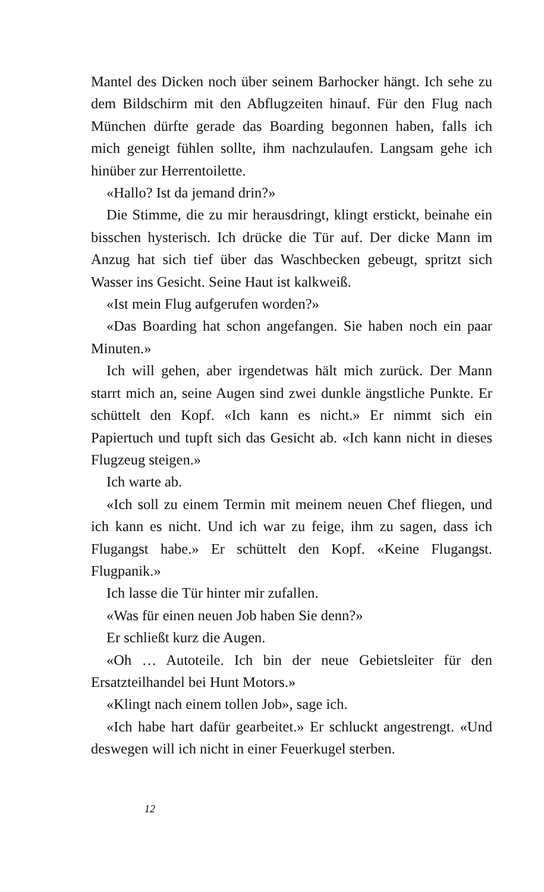Mantel des Dicken noch über seinem Barhocker hängt. Ich sehe zu dem Bildschirm mit den Abflugzeiten hinauf. Für den Flug nach München dürfte gerade das Boarding begonnen haben, falls ich mich geneigt fühlen sollte, ihm nachzulaufen. Langsam gehe ich hinüber zur Herrentoilette.
«Hallo? Ist da jemand drin?»
Die Stimme, die zu mir herausdringt, klingt erstickt, beinahe ein bisschen hysterisch. Ich drücke die Tür auf. Der dicke Mann im Anzug hat sich tief über das Waschbecken gebeugt, spritzt sich Wasser ins Gesicht. Seine Haut ist kalkweiß.
«Ist mein Flug aufgerufen worden?»
«Das Boarding hat schon angefangen. Sie haben noch ein paar Minuten.»
Ich will gehen, aber irgendetwas hält mich zurück. Der Mann starrt mich an, seine Augen sind zwei dunkle ängstliche Punkte. Er schüttelt den Kopf. «Ich kann es nicht.» Er nimmt sich ein Papiertuch und tupft sich das Gesicht ab. «Ich kann nicht in dieses Flugzeug steigen.»
Ich warte ab.
«Ich soll zu einem Termin mit meinem neuen Chef fliegen, und ich kann es nicht. Und ich war zu feige, ihm zu sagen, dass ich Flugangst habe.» Er schüttelt den Kopf. «Keine Flugangst. Flugpanik.»
Ich lasse die Tür hinter mir zufallen.
«Was für einen neuen Job haben Sie denn?»
Er schließt kurz die Augen.
«Oh … Autoteile. Ich bin der neue Gebietsleiter für den Ersatzteilhandel bei Hunt Motors.»
«Klingt nach einem tollen Job», sage ich.
«Ich habe hart dafür gearbeitet.» Er schluckt angestrengt. «Und deswegen will ich nicht in einer Feuerkugel sterben.
12